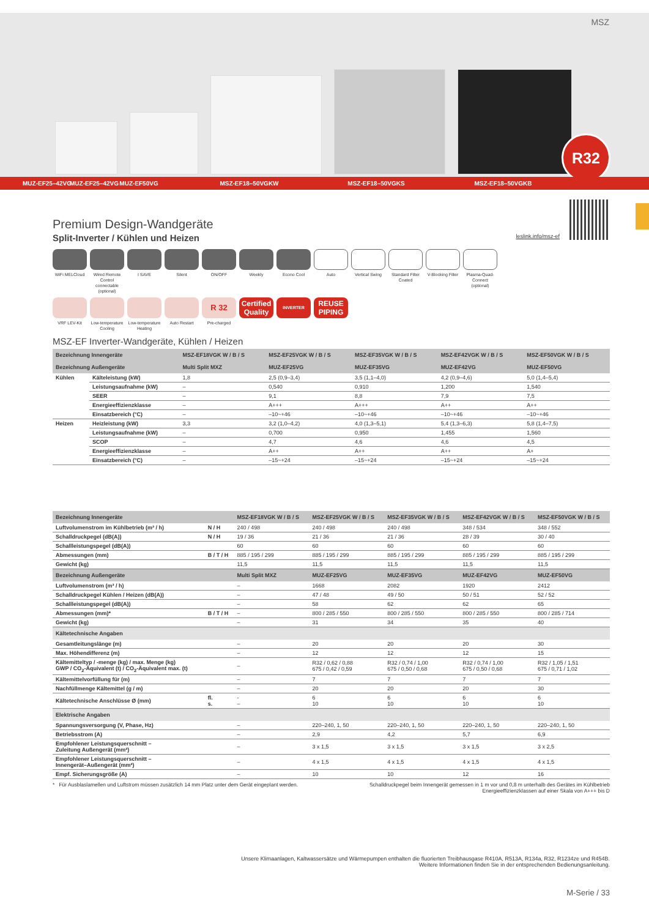MSZ
R32
MUZ-EF25–42VG MUZ-EF25–42VG MUZ-EF50VG MSZ-EF18–50VGKW MSZ-EF18–50VGKS MSZ-EF18–50VGKB
leslink.info/msz-ef
Premium Design-Wandgeräte
Split-Inverter / Kühlen und Heizen
WiFi MELCloud
Wired Remote Control connectable (optional)
I SAVE
Silent
ON/OFF
Weekly
Econo Cool
Auto
Vertical Swing
Standard Filter Coated
V-Blocking Filter
Plasma-Quad-Connect (optional)
VRF LEV-Kit
Low-temperature Cooling
Low-temperature Heating
Auto Restart
R 32
Pre-charged
Certified Quality
INVERTER
REUSE PIPING
MSZ-EF Inverter-Wandgeräte, Kühlen / Heizen
| Bezeichnung Innengeräte | | MSZ-EF18VGK W / B / S | MSZ-EF25VGK W / B / S | MSZ-EF35VGK W / B / S | MSZ-EF42VGK W / B / S | MSZ-EF50VGK W / B / S |
| --- | --- | --- | --- | --- | --- | --- |
| Bezeichnung Außengeräte | | Multi Split MXZ | MUZ-EF25VG | MUZ-EF35VG | MUZ-EF42VG | MUZ-EF50VG |
| Kühlen | Kälteleistung (kW) | 1,8 | 2,5 (0,9–3,4) | 3,5 (1,1–4,0) | 4,2 (0,9–4,6) | 5,0 (1,4–5,4) |
| | Leistungsaufnahme (kW) | – | 0,540 | 0,910 | 1,200 | 1,540 |
| | SEER | – | 9,1 | 8,8 | 7,9 | 7,5 |
| | Energieeffizienzklasse | – | A+++ | A+++ | A++ | A++ |
| | Einsatzbereich (°C) | – | –10~+46 | –10~+46 | –10~+46 | –10~+46 |
| Heizen | Heizleistung (kW) | 3,3 | 3,2 (1,0–4,2) | 4,0 (1,3–5,1) | 5,4 (1,3–6,3) | 5,8 (1,4–7,5) |
| | Leistungsaufnahme (kW) | – | 0,700 | 0,950 | 1,455 | 1,560 |
| | SCOP | – | 4,7 | 4,6 | 4,6 | 4,5 |
| | Energieeffizienzklasse | – | A++ | A++ | A++ | A+ |
| | Einsatzbereich (°C) | – | –15~+24 | –15~+24 | –15~+24 | –15~+24 |
| Bezeichnung Innengeräte | | MSZ-EF18VGK W / B / S | MSZ-EF25VGK W / B / S | MSZ-EF35VGK W / B / S | MSZ-EF42VGK W / B / S | MSZ-EF50VGK W / B / S |
| --- | --- | --- | --- | --- | --- | --- |
| Luftvolumenstrom im Kühlbetrieb (m³ / h) | N / H | 240 / 498 | 240 / 498 | 240 / 498 | 348 / 534 | 348 / 552 |
| Schalldruckpegel (dB(A)) | N / H | 19 / 36 | 21 / 36 | 21 / 36 | 28 / 39 | 30 / 40 |
| Schallleistungspegel (dB(A)) | | 60 | 60 | 60 | 60 | 60 |
| Abmessungen (mm) | B / T / H | 885 / 195 / 299 | 885 / 195 / 299 | 885 / 195 / 299 | 885 / 195 / 299 | 885 / 195 / 299 |
| Gewicht (kg) | | 11,5 | 11,5 | 11,5 | 11,5 | 11,5 |
| Bezeichnung Außengeräte | | Multi Split MXZ | MUZ-EF25VG | MUZ-EF35VG | MUZ-EF42VG | MUZ-EF50VG |
| Luftvolumenstrom (m³ / h) | | – | 1668 | 2082 | 1920 | 2412 |
| Schalldruckpegel Kühlen / Heizen (dB(A)) | | – | 47 / 48 | 49 / 50 | 50 / 51 | 52 / 52 |
| Schallleistungspegel (dB(A)) | | – | 58 | 62 | 62 | 65 |
| Abmessungen (mm)* | B / T / H | – | 800 / 285 / 550 | 800 / 285 / 550 | 800 / 285 / 550 | 800 / 285 / 714 |
| Gewicht (kg) | | – | 31 | 34 | 35 | 40 |
| Kältetechnische Angaben | | | | | | |
| Gesamtleitungslänge (m) | | – | 20 | 20 | 20 | 30 |
| Max. Höhendifferenz (m) | | – | 12 | 12 | 12 | 15 |
| Kältemitteltyp / -menge (kg) / max. Menge (kg) GWP / CO<sub>2</sub>-Äquivalent (t) / CO<sub>2</sub>-Äquivalent max. (t) | | – | R32 / 0,62 / 0,88 675 / 0,42 / 0,59 | R32 / 0,74 / 1,00 675 / 0,50 / 0,68 | R32 / 0,74 / 1,00 675 / 0,50 / 0,68 | R32 / 1,05 / 1,51 675 / 0,71 / 1,02 |
| Kältemittelvorfüllung für (m) | | – | 7 | 7 | 7 | 7 |
| Nachfüllmenge Kältemittel (g / m) | | – | 20 | 20 | 20 | 30 |
| Kältetechnische Anschlüsse Ø (mm) | fl. s. | - – | 6 10 | 6 10 | 6 10 | 6 10 |
| Elektrische Angaben | | | | | | |
| Spannungsversorgung (V, Phase, Hz) | | – | 220–240, 1, 50 | 220–240, 1, 50 | 220–240, 1, 50 | 220–240, 1, 50 |
| Betriebsstrom (A) | | – | 2,9 | 4,2 | 5,7 | 6,9 |
| Empfohlener Leistungsquerschnitt – Zuleitung Außengerät (mm²) | | – | 3 x 1,5 | 3 x 1,5 | 3 x 1,5 | 3 x 2,5 |
| Empfohlener Leistungsquerschnitt – Innengerät–Außengerät (mm²) | | – | 4 x 1,5 | 4 x 1,5 | 4 x 1,5 | 4 x 1,5 |
| Empf. Sicherungsgröße (A) | | – | 10 | 10 | 12 | 16 |
* Für Ausblaslamellen und Luftstrom müssen zusätzlich 14 mm Platz unter dem Gerät eingeplant werden. Schalldruckpegel beim Innengerät gemessen in 1 m vor und 0,8 m unterhalb des Gerätes im Kühlbetrieb
Energieeffizienzklassen auf einer Skala von A+++ bis D
Unsere Klimaanlagen, Kaltwassersätze und Wärmepumpen enthalten die fluorierten Treibhausgase R410A, R513A, R134a, R32, R1234ze und R454B.
Weitere Informationen finden Sie in der entsprechenden Bedienungsanleitung.
M-Serie / 33